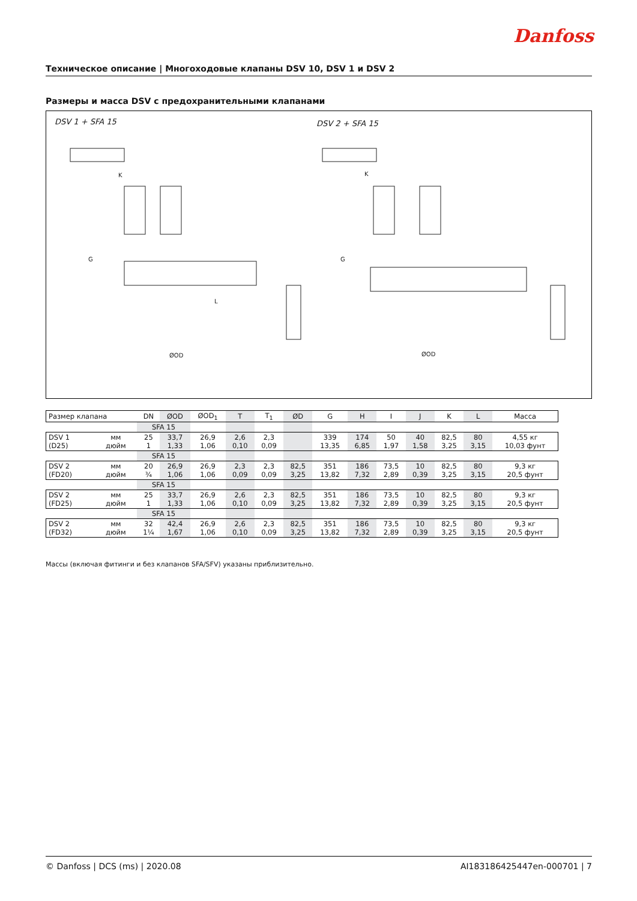Danfoss
Техническое описание | Многоходовые клапаны DSV 10, DSV 1 и DSV 2
Размеры и масса DSV с предохранительными клапанами
DSV 1 + SFA 15 DSV 2 + SFA 15
K
K
ØOD
ØOD
L
G
G
| Размер клапана | | DN | ØOD | ØOD<sub>1</sub> | T | T<sub>1</sub> | ØD | G | H | I | J | K | L | Масса |
| | | SFA 15 | | | | | | | | | | | | |
| DSV 1 (D25) | мм дюйм | 25 1 | 33,7 1,33 | 26,9 1,06 | 2,6 0,10 | 2,3 0,09 | | 339 13,35 | 174 6,85 | 50 1,97 | 40 1,58 | 82,5 3,25 | 80 3,15 | 4,55 кг 10,03 фунт |
| | | SFA 15 | | | | | | | | | | | | |
| DSV 2 (FD20) | мм дюйм | 20 ¾ | 26,9 1,06 | 26,9 1,06 | 2,3 0,09 | 2,3 0,09 | 82,5 3,25 | 351 13,82 | 186 7,32 | 73,5 2,89 | 10 0,39 | 82,5 3,25 | 80 3,15 | 9,3 кг 20,5 фунт |
| | | SFA 15 | | | | | | | | | | | | |
| DSV 2 (FD25) | мм дюйм | 25 1 | 33,7 1,33 | 26,9 1,06 | 2,6 0,10 | 2,3 0,09 | 82,5 3,25 | 351 13,82 | 186 7,32 | 73,5 2,89 | 10 0,39 | 82,5 3,25 | 80 3,15 | 9,3 кг 20,5 фунт |
| | | SFA 15 | | | | | | | | | | | | |
| DSV 2 (FD32) | мм дюйм | 32 1¼ | 42,4 1,67 | 26,9 1,06 | 2,6 0,10 | 2,3 0,09 | 82,5 3,25 | 351 13,82 | 186 7,32 | 73,5 2,89 | 10 0,39 | 82,5 3,25 | 80 3,15 | 9,3 кг 20,5 фунт |
Массы (включая фитинги и без клапанов SFA/SFV) указаны приблизительно.
© Danfoss | DCS (ms) | 2020.08 AI183186425447en-000701 | 7